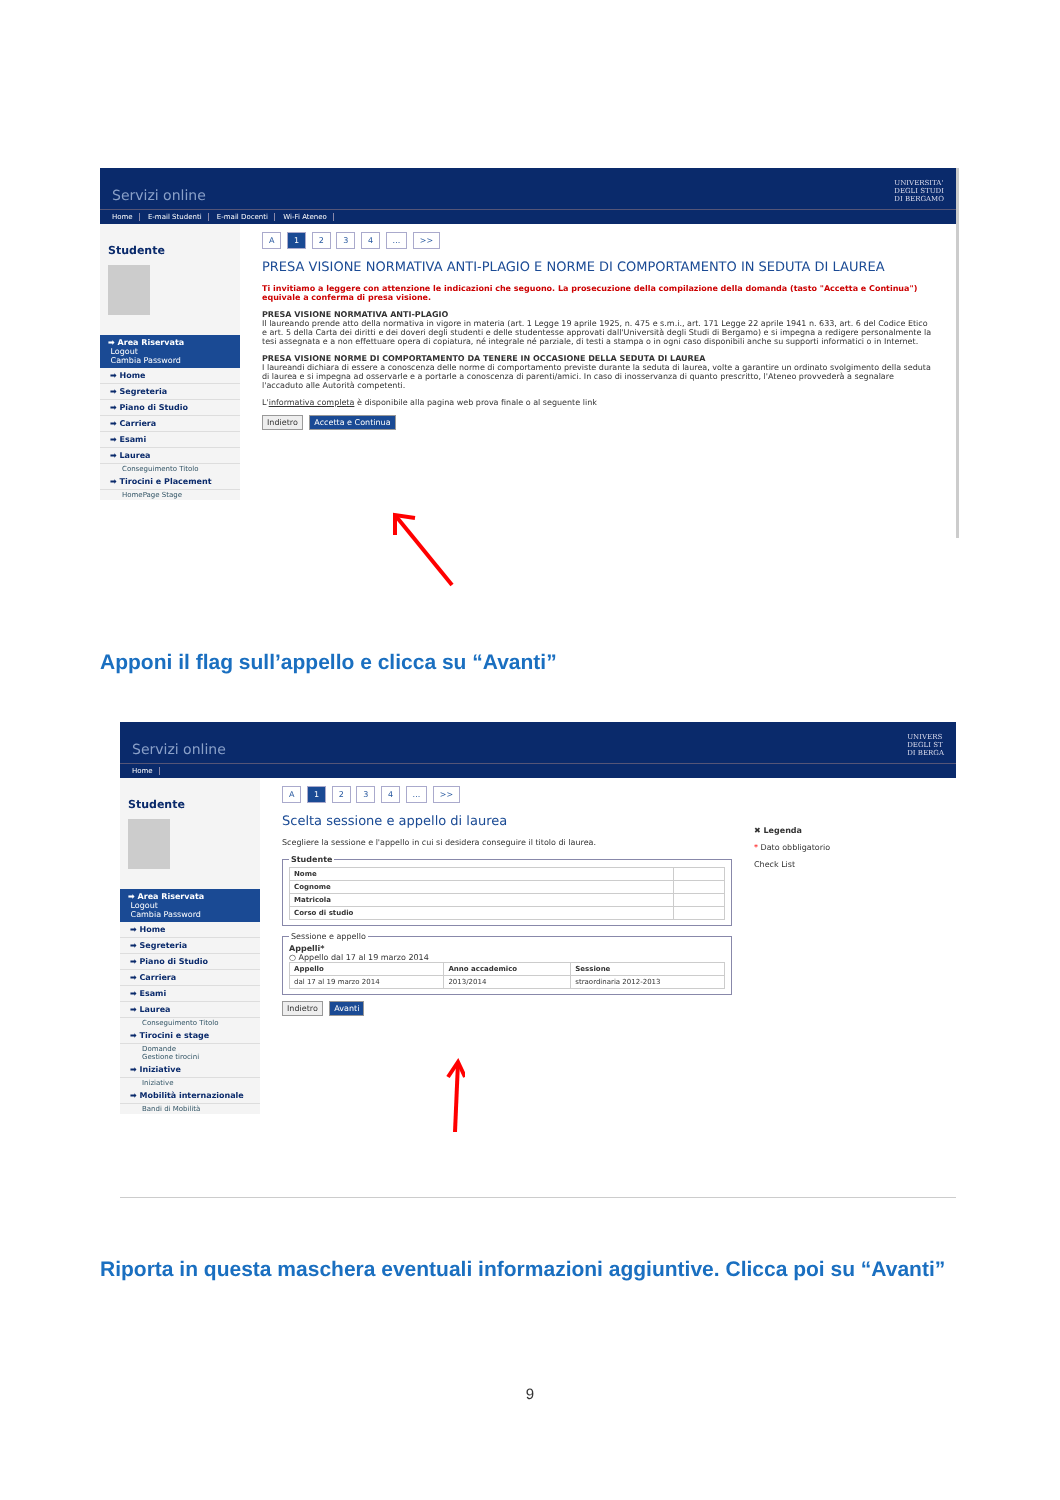Servizi online
UNIVERSITA'
DEGLI STUDI
DI BERGAMO
Home E-mail Studenti E-mail Docenti Wi-Fi Ateneo
Studente
➡ Area Riservata
Logout
Cambia Password
➡ Home
➡ Segreteria
➡ Piano di Studio
➡ Carriera
➡ Esami
➡ Laurea
Conseguimento Titolo
➡ Tirocini e Placement
HomePage Stage
A 1 2 3 4 ... >>
PRESA VISIONE NORMATIVA ANTI-PLAGIO E NORME DI COMPORTAMENTO IN SEDUTA DI LAUREA
Ti invitiamo a leggere con attenzione le indicazioni che seguono. La prosecuzione della compilazione della domanda (tasto "Accetta e Continua") equivale a conferma di presa visione.
PRESA VISIONE NORMATIVA ANTI-PLAGIO
Il laureando prende atto della normativa in vigore in materia (art. 1 Legge 19 aprile 1925, n. 475 e s.m.i., art. 171 Legge 22 aprile 1941 n. 633, art. 6 del Codice Etico e art. 5 della Carta dei diritti e dei doveri degli studenti e delle studentesse approvati dall'Università degli Studi di Bergamo) e si impegna a redigere personalmente la tesi assegnata e a non effettuare opera di copiatura, né integrale né parziale, di testi a stampa o in ogni caso disponibili anche su supporti informatici o in Internet.
PRESA VISIONE NORME DI COMPORTAMENTO DA TENERE IN OCCASIONE DELLA SEDUTA DI LAUREA
I laureandi dichiara di essere a conoscenza delle norme di comportamento previste durante la seduta di laurea, volte a garantire un ordinato svolgimento della seduta di laurea e si impegna ad osservarle e a portarle a conoscenza di parenti/amici. In caso di inosservanza di quanto prescritto, l'Ateneo provvederà a segnalare l'accaduto alle Autorità competenti.
L'informativa completa è disponibile alla pagina web prova finale o al seguente link
Indietro Accetta e Continua
Apponi il flag sull’appello e clicca su “Avanti”
Servizi online
UNIVERS
DEGLI ST
DI BERGA
Home
Studente
➡ Area Riservata
Logout
Cambia Password
➡ Home
➡ Segreteria
➡ Piano di Studio
➡ Carriera
➡ Esami
➡ Laurea
Conseguimento Titolo
➡ Tirocini e stage
Domande
Gestione tirocini
➡ Iniziative
Iniziative
➡ Mobilità internazionale
Bandi di Mobilità
A 1 2 3 4 ... >>
Scelta sessione e appello di laurea
Scegliere la sessione e l'appello in cui si desidera conseguire il titolo di laurea.
Studente
| Nome | |
| Cognome | |
| Matricola | |
| Corso di studio | |
Sessione e appelloAppelli*
○ Appello dal 17 al 19 marzo 2014
| Appello | Anno accademico | Sessione |
| --- | --- | --- |
| dal 17 al 19 marzo 2014 | 2013/2014 | straordinaria 2012-2013 |
Indietro Avanti
✖ Legenda
* Dato obbligatorio
Check List
Riporta in questa maschera eventuali informazioni aggiuntive. Clicca poi su “Avanti”
9